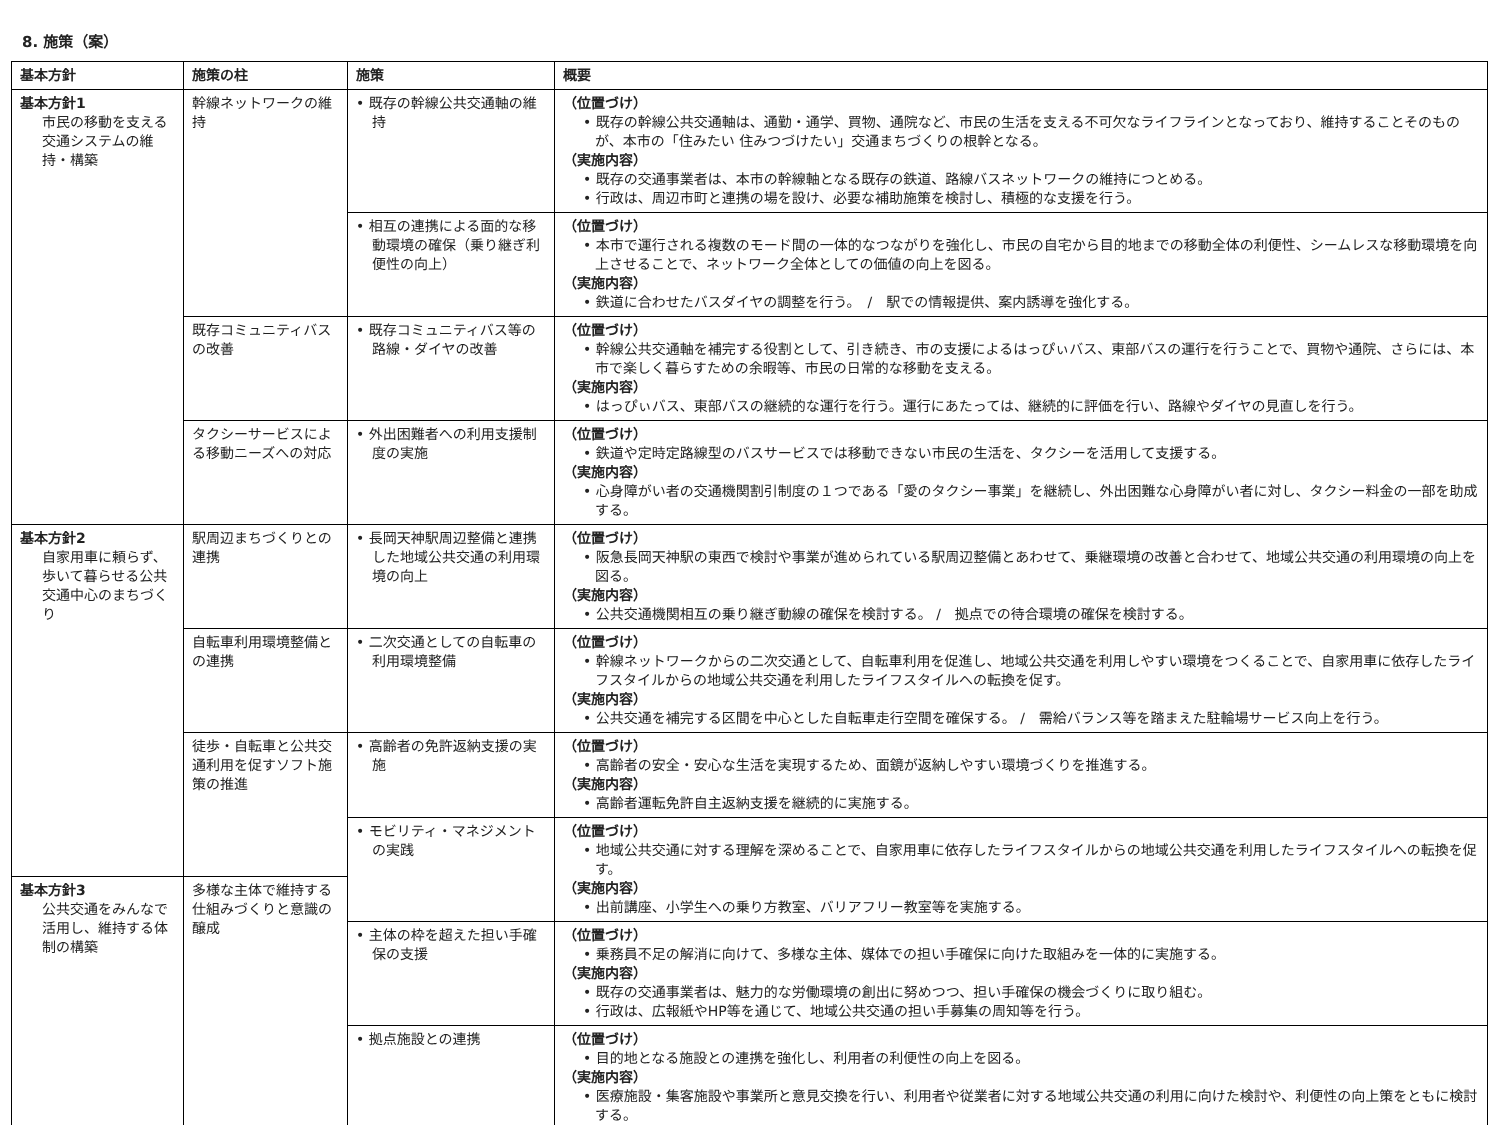8. 施策（案）
| 基本方針 | 施策の柱 | 施策 | 概要 |
| --- | --- | --- | --- |
| 基本方針1 市民の移動を支える交通システムの維持・構築 | 幹線ネットワークの維持 | • 既存の幹線公共交通軸の維持 | （位置づけ） • 既存の幹線公共交通軸は、通勤・通学、買物、通院など、市民の生活を支える不可欠なライフラインとなっており、維持することそのものが、本市の「住みたい 住みつづけたい」交通まちづくりの根幹となる。 （実施内容） • 既存の交通事業者は、本市の幹線軸となる既存の鉄道、路線バスネットワークの維持につとめる。 • 行政は、周辺市町と連携の場を設け、必要な補助施策を検討し、積極的な支援を行う。 |
| | | • 相互の連携による面的な移動環境の確保（乗り継ぎ利便性の向上） | （位置づけ） • 本市で運行される複数のモード間の一体的なつながりを強化し、市民の自宅から目的地までの移動全体の利便性、シームレスな移動環境を向上させることで、ネットワーク全体としての価値の向上を図る。 （実施内容） • 鉄道に合わせたバスダイヤの調整を行う。 / 駅での情報提供、案内誘導を強化する。 |
| | 既存コミュニティバスの改善 | • 既存コミュニティバス等の路線・ダイヤの改善 | （位置づけ） • 幹線公共交通軸を補完する役割として、引き続き、市の支援によるはっぴぃバス、東部バスの運行を行うことで、買物や通院、さらには、本市で楽しく暮らすための余暇等、市民の日常的な移動を支える。 （実施内容） • はっぴぃバス、東部バスの継続的な運行を行う。運行にあたっては、継続的に評価を行い、路線やダイヤの見直しを行う。 |
| | タクシーサービスによる移動ニーズへの対応 | • 外出困難者への利用支援制度の実施 | （位置づけ） • 鉄道や定時定路線型のバスサービスでは移動できない市民の生活を、タクシーを活用して支援する。 （実施内容） • 心身障がい者の交通機関割引制度の１つである「愛のタクシー事業」を継続し、外出困難な心身障がい者に対し、タクシー料金の一部を助成する。 |
| 基本方針2 自家用車に頼らず、歩いて暮らせる公共交通中心のまちづくり | 駅周辺まちづくりとの連携 | • 長岡天神駅周辺整備と連携した地域公共交通の利用環境の向上 | （位置づけ） • 阪急長岡天神駅の東西で検討や事業が進められている駅周辺整備とあわせて、乗継環境の改善と合わせて、地域公共交通の利用環境の向上を図る。 （実施内容） • 公共交通機関相互の乗り継ぎ動線の確保を検討する。 / 拠点での待合環境の確保を検討する。 |
| | 自転車利用環境整備との連携 | • 二次交通としての自転車の利用環境整備 | （位置づけ） • 幹線ネットワークからの二次交通として、自転車利用を促進し、地域公共交通を利用しやすい環境をつくることで、自家用車に依存したライフスタイルからの地域公共交通を利用したライフスタイルへの転換を促す。 （実施内容） • 公共交通を補完する区間を中心とした自転車走行空間を確保する。 / 需給バランス等を踏まえた駐輪場サービス向上を行う。 |
| | 徒歩・自転車と公共交通利用を促すソフト施策の推進 | • 高齢者の免許返納支援の実施 | （位置づけ） • 高齢者の安全・安心な生活を実現するため、面鏡が返納しやすい環境づくりを推進する。 （実施内容） • 高齢者運転免許自主返納支援を継続的に実施する。 |
| | | • モビリティ・マネジメントの実践 | （位置づけ） • 地域公共交通に対する理解を深めることで、自家用車に依存したライフスタイルからの地域公共交通を利用したライフスタイルへの転換を促す。 （実施内容） • 出前講座、小学生への乗り方教室、バリアフリー教室等を実施する。 |
| 基本方針3 公共交通をみんなで活用し、維持する体制の構築 | 多様な主体で維持する仕組みづくりと意識の醸成 | | |
| | | • 主体の枠を超えた担い手確保の支援 | （位置づけ） • 乗務員不足の解消に向けて、多様な主体、媒体での担い手確保に向けた取組みを一体的に実施する。 （実施内容） • 既存の交通事業者は、魅力的な労働環境の創出に努めつつ、担い手確保の機会づくりに取り組む。 • 行政は、広報紙やHP等を通じて、地域公共交通の担い手募集の周知等を行う。 |
| | | • 拠点施設との連携 | （位置づけ） • 目的地となる施設との連携を強化し、利用者の利便性の向上を図る。 （実施内容） • 医療施設・集客施設や事業所と意見交換を行い、利用者や従業者に対する地域公共交通の利用に向けた検討や、利便性の向上策をともに検討する。 |